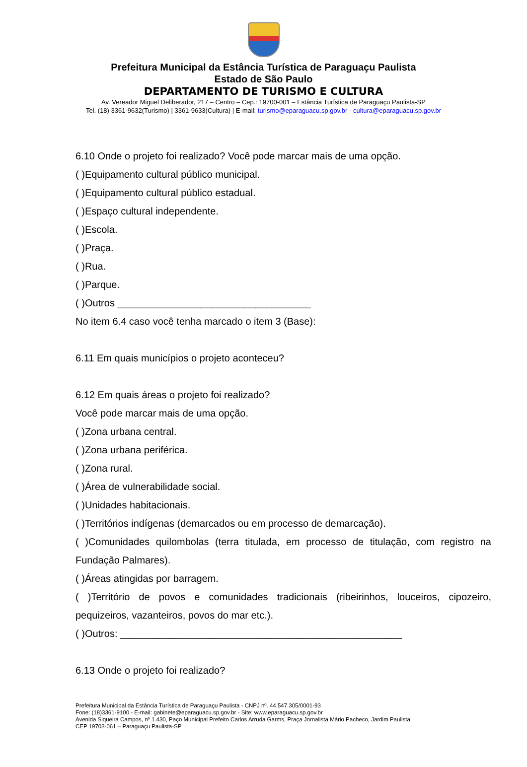Prefeitura Municipal da Estância Turística de Paraguaçu Paulista
Estado de São Paulo
DEPARTAMENTO DE TURISMO E CULTURA
Av. Vereador Miguel Deliberador, 217 – Centro – Cep.: 19700-001 – Estância Turística de Paraguaçu Paulista-SP
Tel. (18) 3361-9632(Turismo) | 3361-9633(Cultura) | E-mail: turismo@eparaguacu.sp.gov.br - cultura@eparaguacu.sp.gov.br
6.10 Onde o projeto foi realizado? Você pode marcar mais de uma opção.
( )Equipamento cultural público municipal.
( )Equipamento cultural público estadual.
( )Espaço cultural independente.
( )Escola.
( )Praça.
( )Rua.
( )Parque.
( )Outros ___________________________________
No item 6.4 caso você tenha marcado o item 3 (Base):
6.11 Em quais municípios o projeto aconteceu?
6.12 Em quais áreas o projeto foi realizado?
Você pode marcar mais de uma opção.
( )Zona urbana central.
( )Zona urbana periférica.
( )Zona rural.
( )Área de vulnerabilidade social.
( )Unidades habitacionais.
( )Territórios indígenas (demarcados ou em processo de demarcação).
( )Comunidades quilombolas (terra titulada, em processo de titulação, com registro na Fundação Palmares).
( )Áreas atingidas por barragem.
( )Território de povos e comunidades tradicionais (ribeirinhos, louceiros, cipozeiro, pequizeiros, vazanteiros, povos do mar etc.).
( )Outros: ___________________________________________________
6.13 Onde o projeto foi realizado?
Prefeitura Municipal da Estância Turística de Paraguaçu Paulista - CNPJ nº. 44.547.305/0001-93
Fone: (18)3361-9100 - E-mail: gabinete@eparaguacu.sp.gov.br - Site: www.eparaguacu.sp.gov.br
Avenida Siqueira Campos, nº 1.430, Paço Municipal Prefeito Carlos Arruda Garms, Praça Jornalista Mário Pacheco, Jardim Paulista
CEP 19703-061 – Paraguaçu Paulista-SP